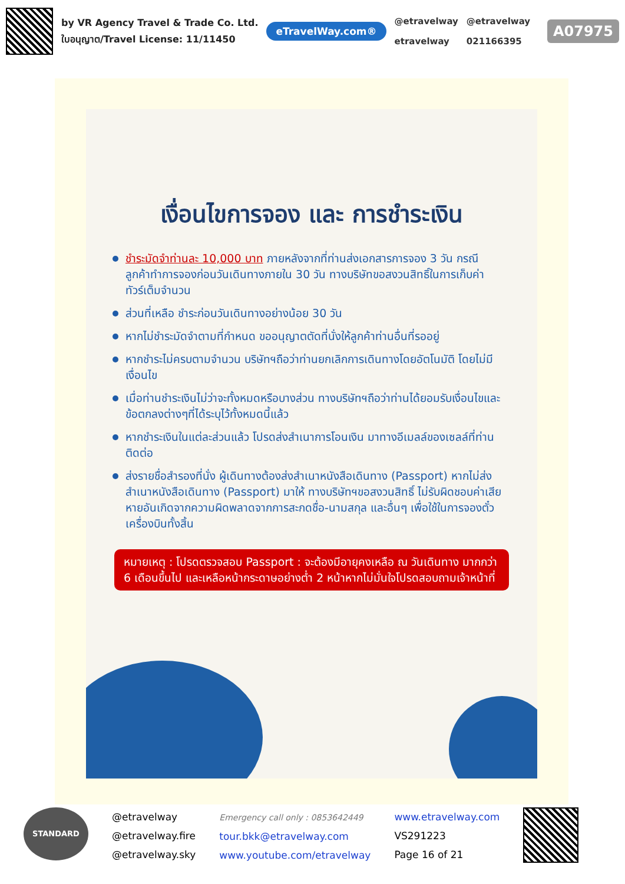by VR Agency Travel & Trade Co. Ltd.
ใบอนุญาต/Travel License: 11/11450
eTravelWay.com®
@etravelway
etravelway
@etravelway
021166395
A07975
เงื่อนไขการจอง และ การชำระเงิน
ชำระมัดจำท่านละ 10,000 บาท ภายหลังจากที่ท่านส่งเอกสารการจอง 3 วัน กรณีลูกค้าทำการจองก่อนวันเดินทางภายใน 30 วัน ทางบริษัทขอสงวนสิทธิ์ในการเก็บค่าทัวร์เต็มจำนวน
ส่วนที่เหลือ ชำระก่อนวันเดินทางอย่างน้อย 30 วัน
หากไม่ชำระมัดจำตามที่กำหนด ขออนุญาตตัดที่นั่งให้ลูกค้าท่านอื่นที่รออยู่
หากชำระไม่ครบตามจำนวน บริษัทฯถือว่าท่านยกเลิกการเดินทางโดยอัตโนมัติ โดยไม่มีเงื่อนไข
เมื่อท่านชำระเงินไม่ว่าจะทั้งหมดหรือบางส่วน ทางบริษัทฯถือว่าท่านได้ยอมรับเงื่อนไขและข้อตกลงต่างๆที่ได้ระบุไว้ทั้งหมดนี้แล้ว
หากชำระเงินในแต่ละส่วนแล้ว โปรดส่งสำเนาการโอนเงิน มาทางอีเมลล์ของเซลล์ที่ท่านติดต่อ
ส่งรายชื่อสำรองที่นั่ง ผู้เดินทางต้องส่งสำเนาหนังสือเดินทาง (Passport) หากไม่ส่งสำเนาหนังสือเดินทาง (Passport) มาให้ ทางบริษัทฯขอสงวนสิทธิ์ ไม่รับผิดชอบค่าเสียหายอันเกิดจากความผิดพลาดจากการสะกดชื่อ-นามสกุล และอื่นๆ เพื่อใช้ในการจองตั๋วเครื่องบินทั้งสิ้น
หมายเหตุ : โปรดตรวจสอบ Passport : จะต้องมีอายุคงเหลือ ณ วันเดินทาง มากกว่า 6 เดือนขึ้นไป และเหลือหน้ากระดาษอย่างต่ำ 2 หน้าหากไม่มั่นใจโปรดสอบถามเจ้าหน้าที่
STANDARD
@etravelway
@etravelway.fire
@etravelway.sky
Emergency call only : 0853642449
tour.bkk@etravelway.com
www.youtube.com/etravelway
www.etravelway.com
VS291223
Page 16 of 21